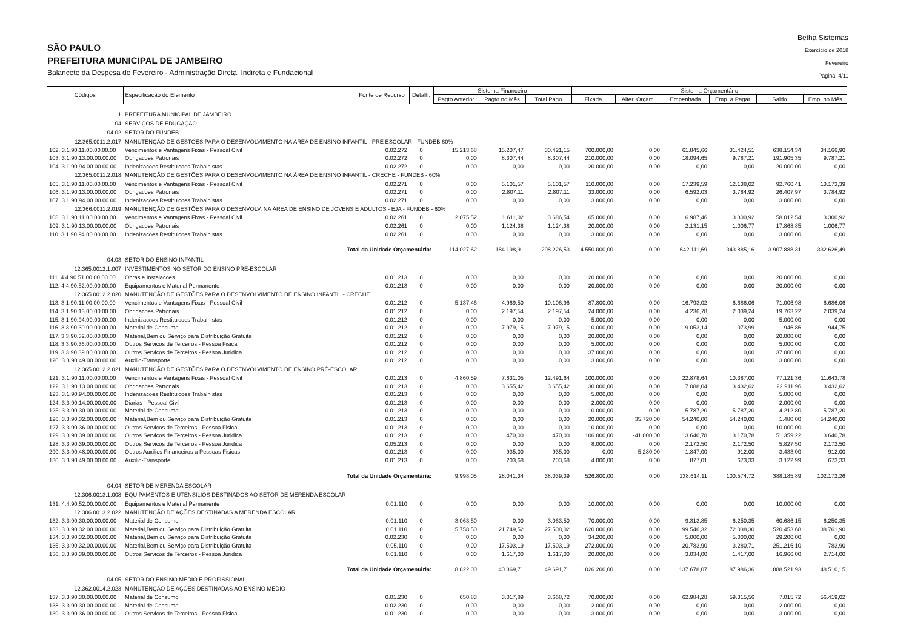SÃO PAULO
PREFEITURA MUNICIPAL DE JAMBEIRO
Balancete da Despesa de Fevereiro - Administração Direta, Indireta e Fundacional
Betha Sistemas
Exercício de 2018
Fevereiro
Página: 4/11
| Códigos | Especificação do Elemento | Fonte de Recurso | Detalh. | Sistema Financeiro | | | Sistema Orçamentário | | | | | |
| --- | --- | --- | --- | --- | --- | --- | --- | --- | --- | --- | --- | --- |
| | | | | Pagto Anterior | Pagto no Mês | Total Pago | Fixada | Alter. Orçam. | Empenhada | Emp. a Pagar | Saldo | Emp. no Mês |
| 1 | PREFEITURA MUNICIPAL DE JAMBEIRO | | | | | | | | | | | |
| 04 | SERVIÇOS DE EDUCAÇÃO | | | | | | | | | | | |
| 04.02 | SETOR DO FUNDEB | | | | | | | | | | | |
| 12.365.0011.2.017 | MANUTENÇÃO DE GESTÕES PARA O DESENVOLVIMENTO NA ÁREA DE ENSINO INFANTIL - PRÉ ESCOLAR - FUNDEB 60% | | | | | | | | | | | |
| 102. 3.1.90.11.00.00.00.00 | Vencimentos e Vantagens Fixas - Pessoal Civil | 0.02.272 | 0 | 15.213,68 | 15.207,47 | 30.421,15 | 700.000,00 | 0,00 | 61.845,66 | 31.424,51 | 638.154,34 | 34.166,90 |
| 103. 3.1.90.13.00.00.00.00 | Obrigacoes Patronais | 0.02.272 | 0 | 0,00 | 8.307,44 | 8.307,44 | 210.000,00 | 0,00 | 18.094,65 | 9.787,21 | 191.905,35 | 9.787,21 |
| 104. 3.1.90.94.00.00.00.00 | Indenizacoes Restituicoes Trabalhistas | 0.02.272 | 0 | 0,00 | 0,00 | 0,00 | 20.000,00 | 0,00 | 0,00 | 0,00 | 20.000,00 | 0,00 |
| 12.365.0011.2.018 | MANUTENÇÃO DE GESTÕES PARA O DESENVOLVIMENTO NA ÁREA DE ENSINO INFANTIL - CRECHE - FUNDEB - 60% | | | | | | | | | | | |
| 105. 3.1.90.11.00.00.00.00 | Vencimentos e Vantagens Fixas - Pessoal Civil | 0.02.271 | 0 | 0,00 | 5.101,57 | 5.101,57 | 110.000,00 | 0,00 | 17.239,59 | 12.138,02 | 92.760,41 | 13.173,39 |
| 106. 3.1.90.13.00.00.00.00 | Obrigacoes Patronais | 0.02.271 | 0 | 0,00 | 2.807,11 | 2.807,11 | 33.000,00 | 0,00 | 6.592,03 | 3.784,92 | 26.407,97 | 3.784,92 |
| 107. 3.1.90.94.00.00.00.00 | Indenizacoes Restituicoes Trabalhistas | 0.02.271 | 0 | 0,00 | 0,00 | 0,00 | 3.000,00 | 0,00 | 0,00 | 0,00 | 3.000,00 | 0,00 |
| 12.366.0011.2.019 | MANUTENÇÃO DE GESTÕES PARA O DESENVOLV. NA ÁREA DE ENSINO DE JOVENS E ADULTOS - EJA - FUNDEB - 60% | | | | | | | | | | | |
| 108. 3.1.90.11.00.00.00.00 | Vencimentos e Vantagens Fixas - Pessoal Civil | 0.02.261 | 0 | 2.075,52 | 1.611,02 | 3.686,54 | 65.000,00 | 0,00 | 6.987,46 | 3.300,92 | 58.012,54 | 3.300,92 |
| 109. 3.1.90.13.00.00.00.00 | Obrigacoes Patronais | 0.02.261 | 0 | 0,00 | 1.124,38 | 1.124,38 | 20.000,00 | 0,00 | 2.131,15 | 1.006,77 | 17.868,85 | 1.006,77 |
| 110. 3.1.90.94.00.00.00.00 | Indenizacoes Restituicoes Trabalhistas | 0.02.261 | 0 | 0,00 | 0,00 | 0,00 | 3.000,00 | 0,00 | 0,00 | 0,00 | 3.000,00 | 0,00 |
| | Total da Unidade Orçamentária: | | | 114.027,62 | 184.198,91 | 298.226,53 | 4.550.000,00 | 0,00 | 642.111,69 | 343.885,16 | 3.907.888,31 | 332.626,49 |
| 04.03 | SETOR DO ENSINO INFANTIL | | | | | | | | | | | |
| 12.365.0012.1.007 | INVESTIMENTOS NO SETOR DO ENSINO PRÉ-ESCOLAR | | | | | | | | | | | |
| 111. 4.4.90.51.00.00.00.00 | Obras e Instalacoes | 0.01.213 | 0 | 0,00 | 0,00 | 0,00 | 20.000,00 | 0,00 | 0,00 | 0,00 | 20.000,00 | 0,00 |
| 112. 4.4.90.52.00.00.00.00 | Equipamentos e Material Permanente | 0.01.213 | 0 | 0,00 | 0,00 | 0,00 | 20.000,00 | 0,00 | 0,00 | 0,00 | 20.000,00 | 0,00 |
| 12.365.0012.2.020 | MANUTENÇÃO DE GESTÕES PARA O DESENVOLVIMENTO DE ENSINO INFANTIL - CRECHE | | | | | | | | | | | |
| 113. 3.1.90.11.00.00.00.00 | Vencimentos e Vantagens Fixas - Pessoal Civil | 0.01.212 | 0 | 5.137,46 | 4.969,50 | 10.106,96 | 87.800,00 | 0,00 | 16.793,02 | 6.686,06 | 71.006,98 | 6.686,06 |
| 114. 3.1.90.13.00.00.00.00 | Obrigacoes Patronais | 0.01.212 | 0 | 0,00 | 2.197,54 | 2.197,54 | 24.000,00 | 0,00 | 4.236,78 | 2.039,24 | 19.763,22 | 2.039,24 |
| 115. 3.1.90.94.00.00.00.00 | Indenizacoes Restituicoes Trabalhistas | 0.01.212 | 0 | 0,00 | 0,00 | 0,00 | 5.000,00 | 0,00 | 0,00 | 0,00 | 5.000,00 | 0,00 |
| 116. 3.3.90.30.00.00.00.00 | Material de Consumo | 0.01.212 | 0 | 0,00 | 7.979,15 | 7.979,15 | 10.000,00 | 0,00 | 9.053,14 | 1.073,99 | 946,86 | 944,75 |
| 117. 3.3.90.32.00.00.00.00 | Material,Bem ou Serviço para Distribuição Gratuita | 0.01.212 | 0 | 0,00 | 0,00 | 0,00 | 20.000,00 | 0,00 | 0,00 | 0,00 | 20.000,00 | 0,00 |
| 118. 3.3.90.36.00.00.00.00 | Outros Servicos de Terceiros - Pessoa Fisica | 0.01.212 | 0 | 0,00 | 0,00 | 0,00 | 5.000,00 | 0,00 | 0,00 | 0,00 | 5.000,00 | 0,00 |
| 119. 3.3.90.39.00.00.00.00 | Outros Servicos de Terceiros - Pessoa Juridica | 0.01.212 | 0 | 0,00 | 0,00 | 0,00 | 37.000,00 | 0,00 | 0,00 | 0,00 | 37.000,00 | 0,00 |
| 120. 3.3.90.49.00.00.00.00 | Auxilio-Transporte | 0.01.212 | 0 | 0,00 | 0,00 | 0,00 | 3.000,00 | 0,00 | 0,00 | 0,00 | 3.000,00 | 0,00 |
| 12.365.0012.2.021 | MANUTENÇÃO DE GESTÕES PARA O DESENVOLVIMENTO DE ENSINO PRÉ-ESCOLAR | | | | | | | | | | | |
| 121. 3.1.90.11.00.00.00.00 | Vencimentos e Vantagens Fixas - Pessoal Civil | 0.01.213 | 0 | 4.860,59 | 7.631,05 | 12.491,64 | 100.000,00 | 0,00 | 22.878,64 | 10.387,00 | 77.121,36 | 11.643,78 |
| 122. 3.1.90.13.00.00.00.00 | Obrigacoes Patronais | 0.01.213 | 0 | 0,00 | 3.655,42 | 3.655,42 | 30.000,00 | 0,00 | 7.088,04 | 3.432,62 | 22.911,96 | 3.432,62 |
| 123. 3.1.90.94.00.00.00.00 | Indenizacoes Restituicoes Trabalhistas | 0.01.213 | 0 | 0,00 | 0,00 | 0,00 | 5.000,00 | 0,00 | 0,00 | 0,00 | 5.000,00 | 0,00 |
| 124. 3.3.90.14.00.00.00.00 | Diarias - Pessoal Civil | 0.01.213 | 0 | 0,00 | 0,00 | 0,00 | 2.000,00 | 0,00 | 0,00 | 0,00 | 2.000,00 | 0,00 |
| 125. 3.3.90.30.00.00.00.00 | Material de Consumo | 0.01.213 | 0 | 0,00 | 0,00 | 0,00 | 10.000,00 | 0,00 | 5.787,20 | 5.787,20 | 4.212,80 | 5.787,20 |
| 126. 3.3.90.32.00.00.00.00 | Material,Bem ou Serviço para Distribuição Gratuita | 0.01.213 | 0 | 0,00 | 0,00 | 0,00 | 20.000,00 | 35.720,00 | 54.240,00 | 54.240,00 | 1.480,00 | 54.240,00 |
| 127. 3.3.90.36.00.00.00.00 | Outros Servicos de Terceiros - Pessoa Fisica | 0.01.213 | 0 | 0,00 | 0,00 | 0,00 | 10.000,00 | 0,00 | 0,00 | 0,00 | 10.000,00 | 0,00 |
| 129. 3.3.90.39.00.00.00.00 | Outros Servicos de Terceiros - Pessoa Juridica | 0.01.213 | 0 | 0,00 | 470,00 | 470,00 | 106.000,00 | -41.000,00 | 13.640,78 | 13.170,78 | 51.359,22 | 13.640,78 |
| 128. 3.3.90.39.00.00.00.00 | Outros Servicos de Terceiros - Pessoa Juridica | 0.05.213 | 0 | 0,00 | 0,00 | 0,00 | 8.000,00 | 0,00 | 2.172,50 | 2.172,50 | 5.827,50 | 2.172,50 |
| 290. 3.3.90.48.00.00.00.00 | Outros Auxilios Financeiros a Pessoas Fisicas | 0.01.213 | 0 | 0,00 | 935,00 | 935,00 | 0,00 | 5.280,00 | 1.847,00 | 912,00 | 3.433,00 | 912,00 |
| 130. 3.3.90.49.00.00.00.00 | Auxilio-Transporte | 0.01.213 | 0 | 0,00 | 203,68 | 203,68 | 4.000,00 | 0,00 | 877,01 | 673,33 | 3.122,99 | 673,33 |
| | Total da Unidade Orçamentária: | | | 9.998,05 | 28.041,34 | 38.039,39 | 526.800,00 | 0,00 | 138.614,11 | 100.574,72 | 388.185,89 | 102.172,26 |
| 04.04 | SETOR DE MERENDA ESCOLAR | | | | | | | | | | | |
| 12.306.0013.1.008 | EQUIPAMENTOS E UTENSÍLIOS DESTINADOS AO SETOR DE MERENDA ESCOLAR | | | | | | | | | | | |
| 131. 4.4.90.52.00.00.00.00 | Equipamentos e Material Permanente | 0.01.110 | 0 | 0,00 | 0,00 | 0,00 | 10.000,00 | 0,00 | 0,00 | 0,00 | 10.000,00 | 0,00 |
| 12.306.0013.2.022 | MANUTENÇÃO DE AÇÕES DESTINADAS A MERENDA ESCOLAR | | | | | | | | | | | |
| 132. 3.3.90.30.00.00.00.00 | Material de Consumo | 0.01.110 | 0 | 3.063,50 | 0,00 | 3.063,50 | 70.000,00 | 0,00 | 9.313,85 | 6.250,35 | 60.686,15 | 6.250,35 |
| 133. 3.3.90.32.00.00.00.00 | Material,Bem ou Serviço para Distribuição Gratuita | 0.01.110 | 0 | 5.758,50 | 21.749,52 | 27.508,02 | 620.000,00 | 0,00 | 99.546,32 | 72.038,30 | 520.453,68 | 38.761,90 |
| 134. 3.3.90.32.00.00.00.00 | Material,Bem ou Serviço para Distribuição Gratuita | 0.02.230 | 0 | 0,00 | 0,00 | 0,00 | 34.200,00 | 0,00 | 5.000,00 | 5.000,00 | 29.200,00 | 0,00 |
| 135. 3.3.90.32.00.00.00.00 | Material,Bem ou Serviço para Distribuição Gratuita | 0.05.110 | 0 | 0,00 | 17.503,19 | 17.503,19 | 272.000,00 | 0,00 | 20.783,90 | 3.280,71 | 251.216,10 | 783,90 |
| 136. 3.3.90.39.00.00.00.00 | Outros Servicos de Terceiros - Pessoa Juridica | 0.01.110 | 0 | 0,00 | 1.617,00 | 1.617,00 | 20.000,00 | 0,00 | 3.034,00 | 1.417,00 | 16.966,00 | 2.714,00 |
| | Total da Unidade Orçamentária: | | | 8.822,00 | 40.869,71 | 49.691,71 | 1.026.200,00 | 0,00 | 137.678,07 | 87.986,36 | 888.521,93 | 48.510,15 |
| 04.05 | SETOR DO ENSINO MÉDIO E PROFISSIONAL | | | | | | | | | | | |
| 12.362.0014.2.023 | MANUTENÇÃO DE AÇÕES DESTINADAS AO ENSINO MÉDIO | | | | | | | | | | | |
| 137. 3.3.90.30.00.00.00.00 | Material de Consumo | 0.01.230 | 0 | 650,83 | 3.017,89 | 3.668,72 | 70.000,00 | 0,00 | 62.984,28 | 59.315,56 | 7.015,72 | 56.419,02 |
| 138. 3.3.90.30.00.00.00.00 | Material de Consumo | 0.02.230 | 0 | 0,00 | 0,00 | 0,00 | 2.000,00 | 0,00 | 0,00 | 0,00 | 2.000,00 | 0,00 |
| 139. 3.3.90.36.00.00.00.00 | Outros Servicos de Terceiros - Pessoa Fisica | 0.01.230 | 0 | 0,00 | 0,00 | 0,00 | 3.000,00 | 0,00 | 0,00 | 0,00 | 3.000,00 | 0,00 |